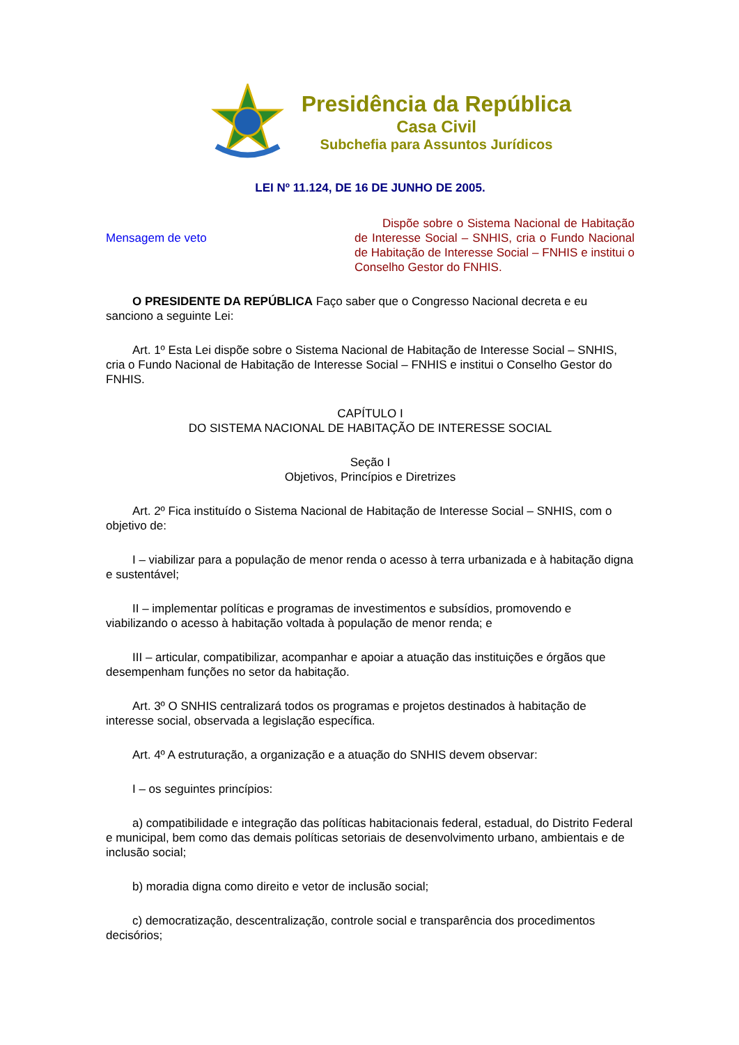Presidência da República
Casa Civil
Subchefia para Assuntos Jurídicos
LEI Nº 11.124, DE 16 DE JUNHO DE 2005.
Mensagem de veto
Dispõe sobre o Sistema Nacional de Habitação de Interesse Social – SNHIS, cria o Fundo Nacional de Habitação de Interesse Social – FNHIS e institui o Conselho Gestor do FNHIS.
O PRESIDENTE DA REPÚBLICA Faço saber que o Congresso Nacional decreta e eu sanciono a seguinte Lei:
Art. 1º Esta Lei dispõe sobre o Sistema Nacional de Habitação de Interesse Social – SNHIS, cria o Fundo Nacional de Habitação de Interesse Social – FNHIS e institui o Conselho Gestor do FNHIS.
CAPÍTULO I
DO SISTEMA NACIONAL DE HABITAÇÃO DE INTERESSE SOCIAL
Seção I
Objetivos, Princípios e Diretrizes
Art. 2º Fica instituído o Sistema Nacional de Habitação de Interesse Social – SNHIS, com o objetivo de:
I – viabilizar para a população de menor renda o acesso à terra urbanizada e à habitação digna e sustentável;
II – implementar políticas e programas de investimentos e subsídios, promovendo e viabilizando o acesso à habitação voltada à população de menor renda; e
III – articular, compatibilizar, acompanhar e apoiar a atuação das instituições e órgãos que desempenham funções no setor da habitação.
Art. 3º O SNHIS centralizará todos os programas e projetos destinados à habitação de interesse social, observada a legislação específica.
Art. 4º A estruturação, a organização e a atuação do SNHIS devem observar:
I – os seguintes princípios:
a) compatibilidade e integração das políticas habitacionais federal, estadual, do Distrito Federal e municipal, bem como das demais políticas setoriais de desenvolvimento urbano, ambientais e de inclusão social;
b) moradia digna como direito e vetor de inclusão social;
c) democratização, descentralização, controle social e transparência dos procedimentos decisórios;